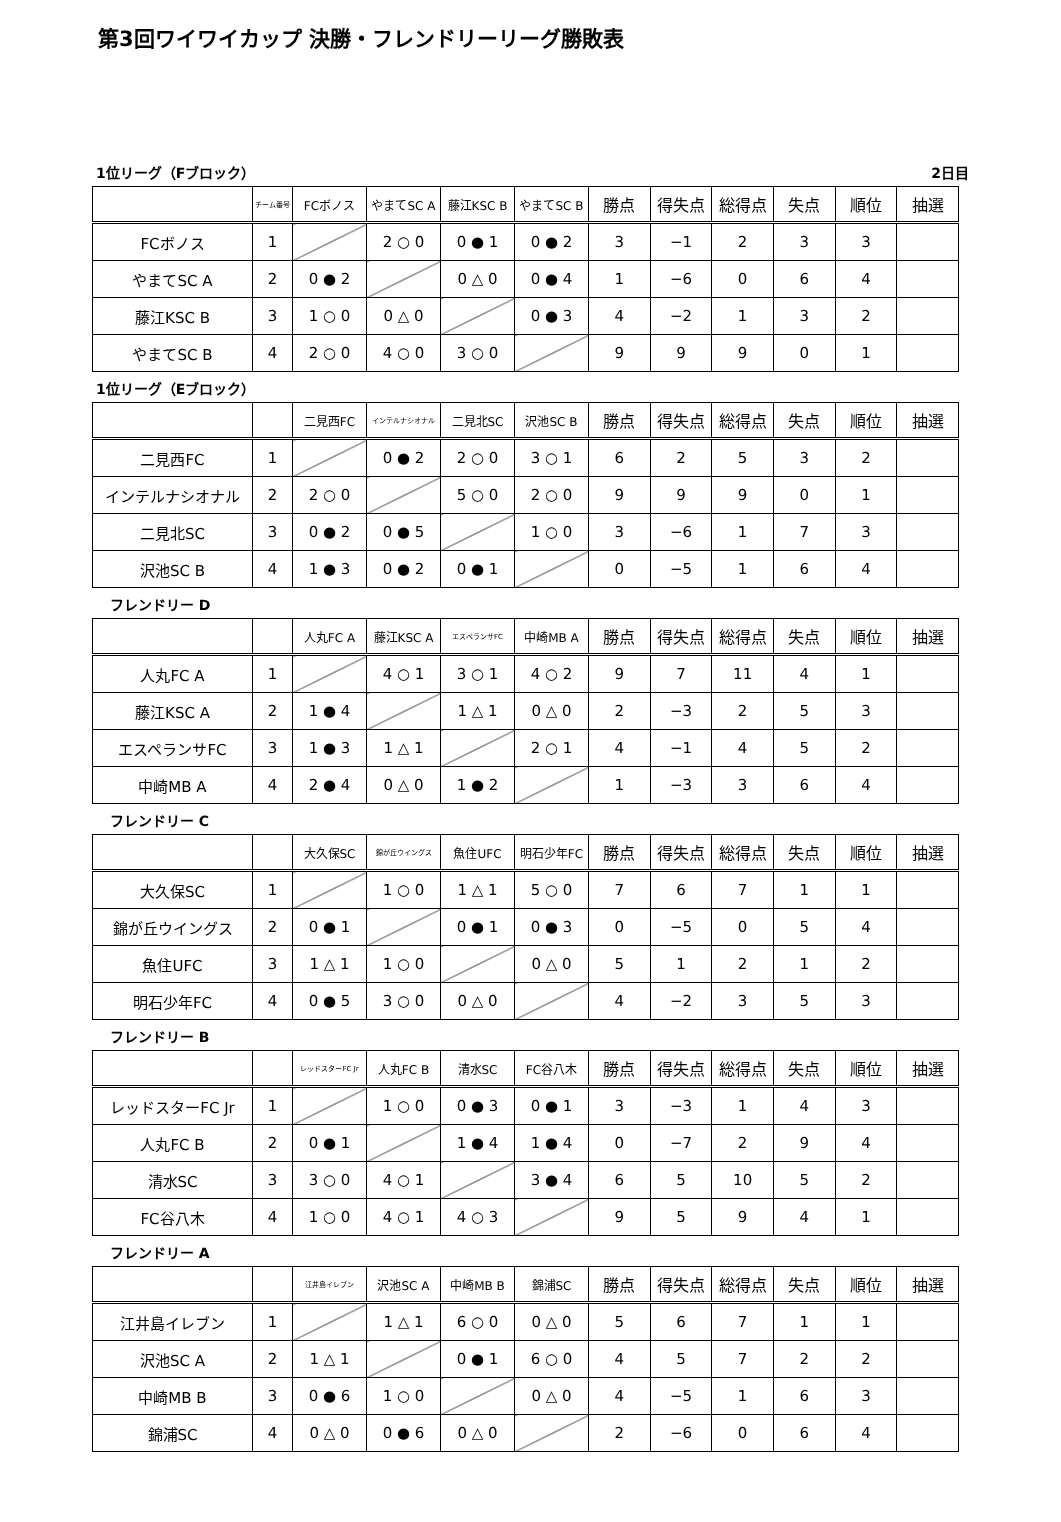第3回ワイワイカップ 決勝・フレンドリーリーグ勝敗表
1位リーグ（Fブロック） 2日目
| | チーム番号 | FCボノス | やまてSC A | 藤江KSC B | やまてSC B | 勝点 | 得失点 | 総得点 | 失点 | 順位 | 抽選 |
| --- | --- | --- | --- | --- | --- | --- | --- | --- | --- | --- | --- |
| FCボノス | 1 | | 2 ○ 0 | 0 ● 1 | 0 ● 2 | 3 | −1 | 2 | 3 | 3 | |
| やまてSC A | 2 | 0 ● 2 | | 0 △ 0 | 0 ● 4 | 1 | −6 | 0 | 6 | 4 | |
| 藤江KSC B | 3 | 1 ○ 0 | 0 △ 0 | | 0 ● 3 | 4 | −2 | 1 | 3 | 2 | |
| やまてSC B | 4 | 2 ○ 0 | 4 ○ 0 | 3 ○ 0 | | 9 | 9 | 9 | 0 | 1 | |
1位リーグ（Eブロック）
| | | 二見西FC | インテルナシオナル | 二見北SC | 沢池SC B | 勝点 | 得失点 | 総得点 | 失点 | 順位 | 抽選 |
| --- | --- | --- | --- | --- | --- | --- | --- | --- | --- | --- | --- |
| 二見西FC | 1 | | 0 ● 2 | 2 ○ 0 | 3 ○ 1 | 6 | 2 | 5 | 3 | 2 | |
| インテルナシオナル | 2 | 2 ○ 0 | | 5 ○ 0 | 2 ○ 0 | 9 | 9 | 9 | 0 | 1 | |
| 二見北SC | 3 | 0 ● 2 | 0 ● 5 | | 1 ○ 0 | 3 | −6 | 1 | 7 | 3 | |
| 沢池SC B | 4 | 1 ● 3 | 0 ● 2 | 0 ● 1 | | 0 | −5 | 1 | 6 | 4 | |
　フレンドリー D
| | | 人丸FC A | 藤江KSC A | エスペランサFC | 中崎MB A | 勝点 | 得失点 | 総得点 | 失点 | 順位 | 抽選 |
| --- | --- | --- | --- | --- | --- | --- | --- | --- | --- | --- | --- |
| 人丸FC A | 1 | | 4 ○ 1 | 3 ○ 1 | 4 ○ 2 | 9 | 7 | 11 | 4 | 1 | |
| 藤江KSC A | 2 | 1 ● 4 | | 1 △ 1 | 0 △ 0 | 2 | −3 | 2 | 5 | 3 | |
| エスペランサFC | 3 | 1 ● 3 | 1 △ 1 | | 2 ○ 1 | 4 | −1 | 4 | 5 | 2 | |
| 中崎MB A | 4 | 2 ● 4 | 0 △ 0 | 1 ● 2 | | 1 | −3 | 3 | 6 | 4 | |
　フレンドリー C
| | | 大久保SC | 錦が丘ウイングス | 魚住UFC | 明石少年FC | 勝点 | 得失点 | 総得点 | 失点 | 順位 | 抽選 |
| --- | --- | --- | --- | --- | --- | --- | --- | --- | --- | --- | --- |
| 大久保SC | 1 | | 1 ○ 0 | 1 △ 1 | 5 ○ 0 | 7 | 6 | 7 | 1 | 1 | |
| 錦が丘ウイングス | 2 | 0 ● 1 | | 0 ● 1 | 0 ● 3 | 0 | −5 | 0 | 5 | 4 | |
| 魚住UFC | 3 | 1 △ 1 | 1 ○ 0 | | 0 △ 0 | 5 | 1 | 2 | 1 | 2 | |
| 明石少年FC | 4 | 0 ● 5 | 3 ○ 0 | 0 △ 0 | | 4 | −2 | 3 | 5 | 3 | |
　フレンドリー B
| | | レッドスターFC Jr | 人丸FC B | 清水SC | FC谷八木 | 勝点 | 得失点 | 総得点 | 失点 | 順位 | 抽選 |
| --- | --- | --- | --- | --- | --- | --- | --- | --- | --- | --- | --- |
| レッドスターFC Jr | 1 | | 1 ○ 0 | 0 ● 3 | 0 ● 1 | 3 | −3 | 1 | 4 | 3 | |
| 人丸FC B | 2 | 0 ● 1 | | 1 ● 4 | 1 ● 4 | 0 | −7 | 2 | 9 | 4 | |
| 清水SC | 3 | 3 ○ 0 | 4 ○ 1 | | 3 ● 4 | 6 | 5 | 10 | 5 | 2 | |
| FC谷八木 | 4 | 1 ○ 0 | 4 ○ 1 | 4 ○ 3 | | 9 | 5 | 9 | 4 | 1 | |
　フレンドリー A
| | | 江井島イレブン | 沢池SC A | 中崎MB B | 錦浦SC | 勝点 | 得失点 | 総得点 | 失点 | 順位 | 抽選 |
| --- | --- | --- | --- | --- | --- | --- | --- | --- | --- | --- | --- |
| 江井島イレブン | 1 | | 1 △ 1 | 6 ○ 0 | 0 △ 0 | 5 | 6 | 7 | 1 | 1 | |
| 沢池SC A | 2 | 1 △ 1 | | 0 ● 1 | 6 ○ 0 | 4 | 5 | 7 | 2 | 2 | |
| 中崎MB B | 3 | 0 ● 6 | 1 ○ 0 | | 0 △ 0 | 4 | −5 | 1 | 6 | 3 | |
| 錦浦SC | 4 | 0 △ 0 | 0 ● 6 | 0 △ 0 | | 2 | −6 | 0 | 6 | 4 | |